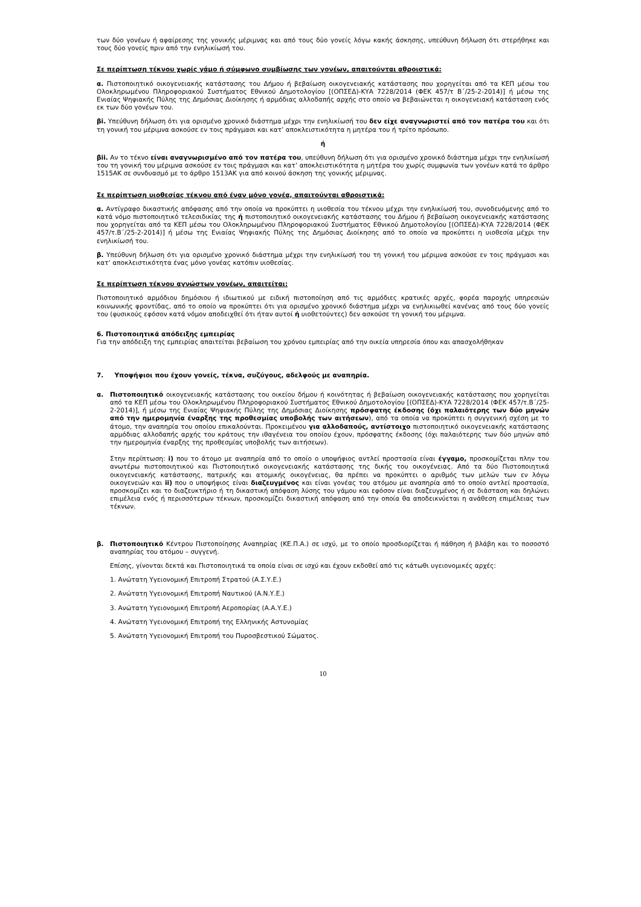των δύο γονέων ή αφαίρεσης της γονικής μέριμνας και από τους δύο γονείς λόγω κακής άσκησης, υπεύθυνη δήλωση ότι στερήθηκε και τους δύο γονείς πριν από την ενηλικίωσή του.
Σε περίπτωση τέκνου χωρίς γάμο ή σύμφωνο συμβίωσης των γονέων, απαιτούνται αθροιστικά:
α. Πιστοποιητικό οικογενειακής κατάστασης του Δήμου ή βεβαίωση οικογενειακής κατάστασης που χορηγείται από τα ΚΕΠ μέσω του Ολοκληρωμένου Πληροφοριακού Συστήματος Εθνικού Δημοτολογίου [(ΟΠΣΕΔ)-ΚΥΑ 7228/2014 (ΦΕΚ 457/τ Β΄/25-2-2014)] ή μέσω της Ενιαίας Ψηφιακής Πύλης της Δημόσιας Διοίκησης ή αρμόδιας αλλοδαπής αρχής στο οποίο να βεβαιώνεται η οικογενειακή κατάσταση ενός εκ των δύο γονέων του.
βi. Υπεύθυνη δήλωση ότι για ορισμένο χρονικό διάστημα μέχρι την ενηλικίωσή του δεν είχε αναγνωριστεί από τον πατέρα του και ότι τη γονική του μέριμνα ασκούσε εν τοις πράγμασι και κατ’ αποκλειστικότητα η μητέρα του ή τρίτο πρόσωπο.
ή
βii. Αν το τέκνο είναι αναγνωρισμένο από τον πατέρα του, υπεύθυνη δήλωση ότι για ορισμένο χρονικό διάστημα μέχρι την ενηλικίωσή του τη γονική του μέριμνα ασκούσε εν τοις πράγμασι και κατ’ αποκλειστικότητα η μητέρα του χωρίς συμφωνία των γονέων κατά το άρθρο 1515ΑΚ σε συνδυασμό με το άρθρο 1513ΑΚ για από κοινού άσκηση της γονικής μέριμνας.
Σε περίπτωση υιοθεσίας τέκνου από έναν μόνο γονέα, απαιτούνται αθροιστικά:
α. Αντίγραφο δικαστικής απόφασης από την οποία να προκύπτει η υιοθεσία του τέκνου μέχρι την ενηλικίωσή του, συνοδευόμενης από το κατά νόμο πιστοποιητικό τελεσιδικίας της ή πιστοποιητικό οικογενειακής κατάστασης του Δήμου ή βεβαίωση οικογενειακής κατάστασης που χορηγείται από τα ΚΕΠ μέσω του Ολοκληρωμένου Πληροφοριακού Συστήματος Εθνικού Δημοτολογίου [(ΟΠΣΕΔ)-ΚΥΑ 7228/2014 (ΦΕΚ 457/τ.Β΄/25-2-2014)] ή μέσω της Ενιαίας Ψηφιακής Πύλης της Δημόσιας Διοίκησης από το οποίο να προκύπτει η υιοθεσία μέχρι την ενηλικίωσή του.
β. Υπεύθυνη δήλωση ότι για ορισμένο χρονικό διάστημα μέχρι την ενηλικίωσή του τη γονική του μέριμνα ασκούσε εν τοις πράγμασι και κατ’ αποκλειστικότητα ένας μόνο γονέας κατόπιν υιοθεσίας.
Σε περίπτωση τέκνου αγνώστων γονέων, απαιτείται:
Πιστοποιητικό αρμόδιου δημόσιου ή ιδιωτικού με ειδική πιστοποίηση από τις αρμόδιες κρατικές αρχές, φορέα παροχής υπηρεσιών κοινωνικής φροντίδας, από το οποίο να προκύπτει ότι για ορισμένο χρονικό διάστημα μέχρι να ενηλικιωθεί κανένας από τους δύο γονείς του (φυσικούς εφόσον κατά νόμον αποδειχθεί ότι ήταν αυτοί ή υιοθετούντες) δεν ασκούσε τη γονική του μέριμνα.
6. Πιστοποιητικά απόδειξης εμπειρίας
Για την απόδειξη της εμπειρίας απαιτείται βεβαίωση του χρόνου εμπειρίας από την οικεία υπηρεσία όπου και απασχολήθηκαν
7. Υποψήφιοι που έχουν γονείς, τέκνα, συζύγους, αδελφούς με αναπηρία.
α. Πιστοποιητικό οικογενειακής κατάστασης του οικείου δήμου ή κοινότητας ή βεβαίωση οικογενειακής κατάστασης που χορηγείται από τα ΚΕΠ μέσω του Ολοκληρωμένου Πληροφοριακού Συστήματος Εθνικού Δημοτολογίου [(ΟΠΣΕΔ)-ΚΥΑ 7228/2014 (ΦΕΚ 457/τ.Β΄/25-2-2014)], ή μέσω της Ενιαίας Ψηφιακής Πύλης της Δημόσιας Διοίκησης πρόσφατης έκδοσης (όχι παλαιότερης των δύο μηνών από την ημερομηνία έναρξης της προθεσμίας υποβολής των αιτήσεων), από τα οποία να προκύπτει η συγγενική σχέση με το άτομο, την αναπηρία του οποίου επικαλούνται. Προκειμένου για αλλοδαπούς, αντίστοιχο πιστοποιητικό οικογενειακής κατάστασης αρμόδιας αλλοδαπής αρχής του κράτους την ιθαγένεια του οποίου έχουν, πρόσφατης έκδοσης (όχι παλαιότερης των δύο μηνών από την ημερομηνία έναρξης της προθεσμίας υποβολής των αιτήσεων).
Στην περίπτωση: i) που το άτομο με αναπηρία από το οποίο ο υποψήφιος αντλεί προστασία είναι έγγαμο, προσκομίζεται πλην του ανωτέρω πιστοποιητικού και Πιστοποιητικό οικογενειακής κατάστασης της δικής του οικογένειας. Από τα δύο Πιστοποιητικά οικογενειακής κατάστασης, πατρικής και ατομικής οικογένειας, θα πρέπει να προκύπτει ο αριθμός των μελών των εν λόγω οικογενειών και ii) που ο υποψήφιος είναι διαζευγμένος και είναι γονέας του ατόμου με αναπηρία από το οποίο αντλεί προστασία, προσκομίζει και το διαζευκτήριο ή τη δικαστική απόφαση λύσης του γάμου και εφόσον είναι διαζευγμένος ή σε διάσταση και δηλώνει επιμέλεια ενός ή περισσότερων τέκνων, προσκομίζει δικαστική απόφαση από την οποία θα αποδεικνύεται η ανάθεση επιμέλειας των τέκνων.
β. Πιστοποιητικό Κέντρου Πιστοποίησης Αναπηρίας (ΚΕ.Π.Α.) σε ισχύ, με το οποίο προσδιορίζεται ή πάθηση ή βλάβη και το ποσοστό αναπηρίας του ατόμου – συγγενή.
Επίσης, γίνονται δεκτά και Πιστοποιητικά τα οποία είναι σε ισχύ και έχουν εκδοθεί από τις κάτωθι υγειονομικές αρχές:
1. Ανώτατη Υγειονομική Επιτροπή Στρατού (Α.Σ.Υ.Ε.)
2. Ανώτατη Υγειονομική Επιτροπή Ναυτικού (Α.Ν.Υ.Ε.)
3. Ανώτατη Υγειονομική Επιτροπή Αεροπορίας (Α.Α.Υ.Ε.)
4. Ανώτατη Υγειονομική Επιτροπή της Ελληνικής Αστυνομίας
5. Ανώτατη Υγειονομική Επιτροπή του Πυροσβεστικού Σώματος.
10